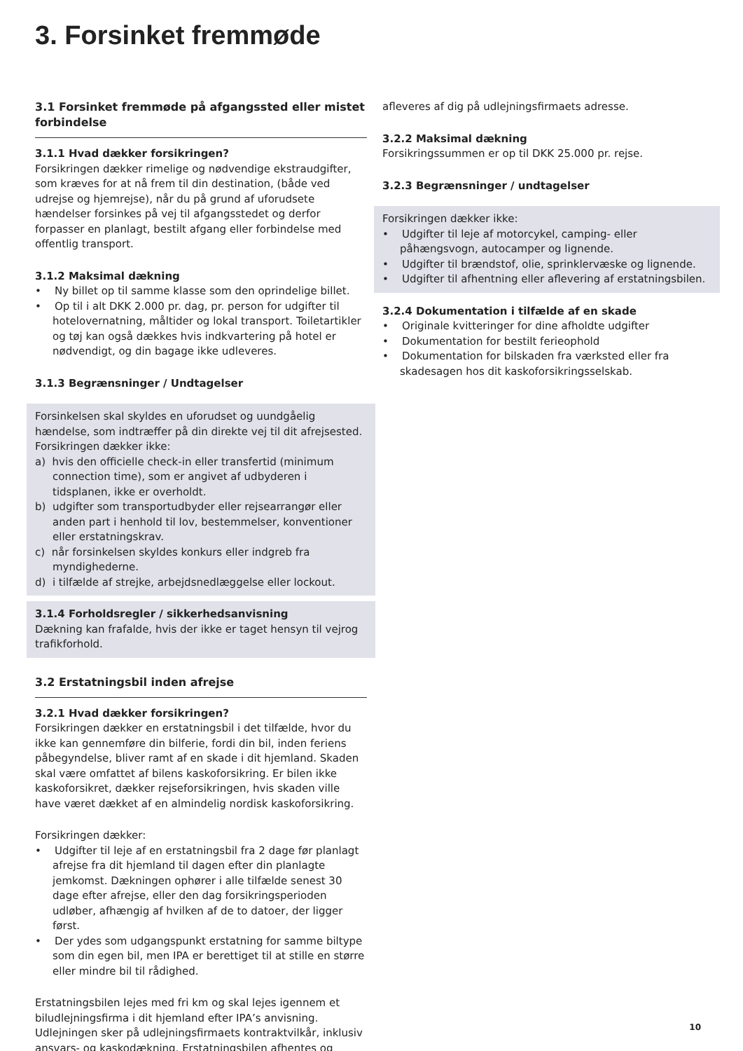3. Forsinket fremmøde
3.1 Forsinket fremmøde på afgangssted eller mistet forbindelse
3.1.1 Hvad dækker forsikringen?
Forsikringen dækker rimelige og nødvendige ekstraudgifter, som kræves for at nå frem til din destination, (både ved udrejse og hjemrejse), når du på grund af uforudsete hændelser forsinkes på vej til afgangsstedet og derfor forpasser en planlagt, bestilt afgang eller forbindelse med offentlig transport.
3.1.2 Maksimal dækning
• Ny billet op til samme klasse som den oprindelige billet.
• Op til i alt DKK 2.000 pr. dag, pr. person for udgifter til hotelovernatning, måltider og lokal transport. Toiletartikler og tøj kan også dækkes hvis indkvartering på hotel er nødvendigt, og din bagage ikke udleveres.
3.1.3 Begrænsninger / Undtagelser
Forsinkelsen skal skyldes en uforudset og uundgåelig hændelse, som indtræffer på din direkte vej til dit afrejsested.
Forsikringen dækker ikke:
a) hvis den officielle check-in eller transfertid (minimum connection time), som er angivet af udbyderen i tidsplanen, ikke er overholdt.
b) udgifter som transportudbyder eller rejsearrangør eller anden part i henhold til lov, bestemmelser, konventioner eller erstatningskrav.
c) når forsinkelsen skyldes konkurs eller indgreb fra myndighederne.
d) i tilfælde af strejke, arbejdsnedlæggelse eller lockout.
3.1.4 Forholdsregler / sikkerhedsanvisning
Dækning kan frafalde, hvis der ikke er taget hensyn til vejrog trafikforhold.
3.2 Erstatningsbil inden afrejse
3.2.1 Hvad dækker forsikringen?
Forsikringen dækker en erstatningsbil i det tilfælde, hvor du ikke kan gennemføre din bilferie, fordi din bil, inden feriens påbegyndelse, bliver ramt af en skade i dit hjemland. Skaden skal være omfattet af bilens kaskoforsikring. Er bilen ikke kaskoforsikret, dækker rejseforsikringen, hvis skaden ville have været dækket af en almindelig nordisk kaskoforsikring.
Forsikringen dækker:
• Udgifter til leje af en erstatningsbil fra 2 dage før planlagt afrejse fra dit hjemland til dagen efter din planlagte jemkomst. Dækningen ophører i alle tilfælde senest 30 dage efter afrejse, eller den dag forsikringsperioden udløber, afhængig af hvilken af de to datoer, der ligger først.
• Der ydes som udgangspunkt erstatning for samme biltype som din egen bil, men IPA er berettiget til at stille en større eller mindre bil til rådighed.
Erstatningsbilen lejes med fri km og skal lejes igennem et biludlejningsfirma i dit hjemland efter IPA’s anvisning. Udlejningen sker på udlejningsfirmaets kontraktvilkår, inklusiv ansvars- og kaskodækning. Erstatningsbilen afhentes og
afleveres af dig på udlejningsfirmaets adresse.
3.2.2 Maksimal dækning
Forsikringssummen er op til DKK 25.000 pr. rejse.
3.2.3 Begrænsninger / undtagelser
Forsikringen dækker ikke:
• Udgifter til leje af motorcykel, camping- eller påhængsvogn, autocamper og lignende.
• Udgifter til brændstof, olie, sprinklervæske og lignende.
• Udgifter til afhentning eller aflevering af erstatningsbilen.
3.2.4 Dokumentation i tilfælde af en skade
• Originale kvitteringer for dine afholdte udgifter
• Dokumentation for bestilt ferieophold
• Dokumentation for bilskaden fra værksted eller fra skadesagen hos dit kaskoforsikringsselskab.
10